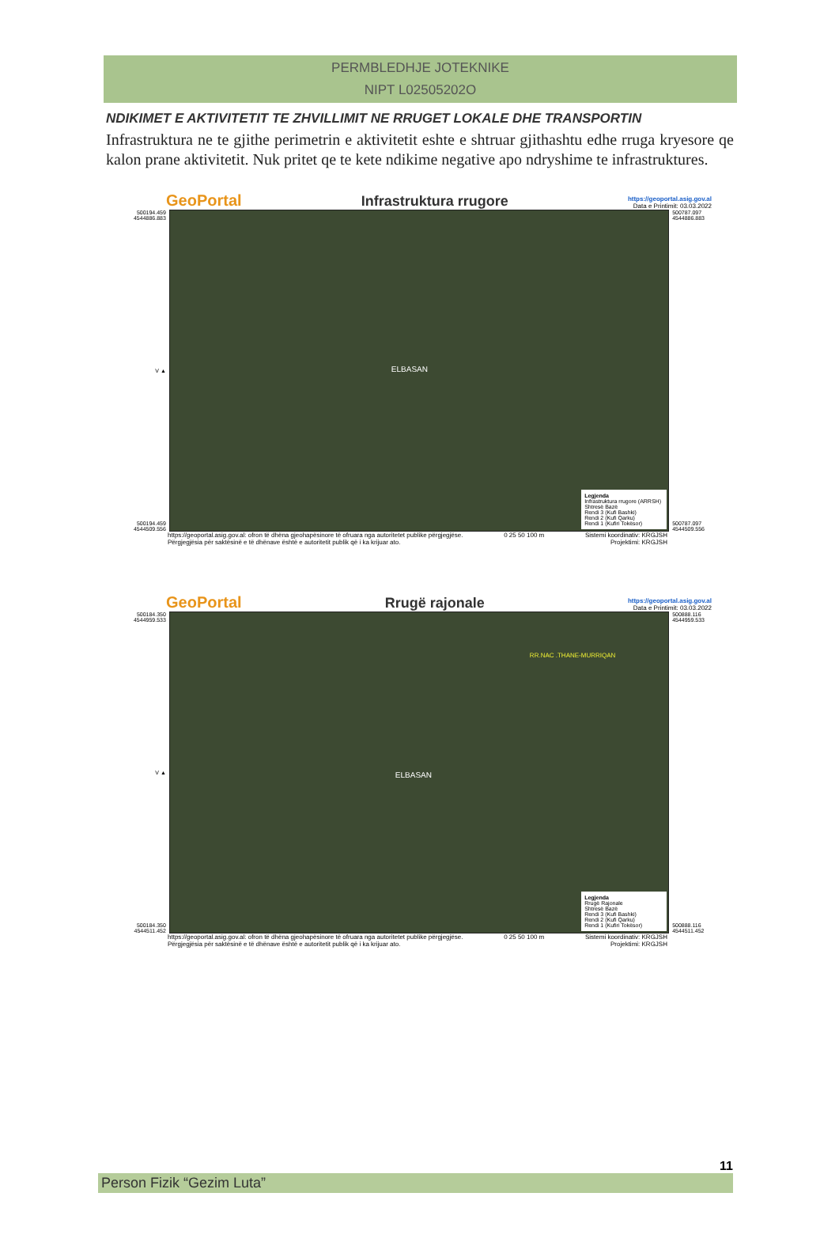PERMBLEDHJE JOTEKNIKE
NIPT L02505202O
NDIKIMET E AKTIVITETIT TE ZHVILLIMIT NE RRUGET LOKALE DHE TRANSPORTIN
Infrastruktura ne te gjithe perimetrin e aktivitetit eshte e shtruar gjithashtu edhe rruga kryesore qe kalon prane aktivitetit. Nuk pritet qe te kete ndikime negative apo ndryshime te infrastruktures.
GeoPortal Infrastruktura rrugore https://geoportal.asig.gov.al
Data e Printimit: 03.03.2022
500194.459
4544886.883
V ▲
500194.459
4544509.556
ELBASAN
Legjenda
Infrastruktura rrugore (ARRSH)
Shtresë Bazë
Rendi 3 (Kufi Bashki)
Rendi 2 (Kufi Qarku)
Rendi 1 (Kufiri Tokësor)
500787.097
4544886.883
500787.097
4544509.556
https://geoportal.asig.gov.al: ofron të dhëna gjeohapësinore të ofruara nga autoritetet publike përgjegjëse.
Përgjegjësia për saktësinë e të dhënave është e autoritetit publik që i ka krijuar ato. 0 25 50 100 m Sistemi koordinativ: KRGJSH
Projektimi: KRGJSH
GeoPortal Rrugë rajonale https://geoportal.asig.gov.al
Data e Printimit: 03.03.2022
500184.350
4544959.533
V ▲
500184.350
4544511.452
RR.NAC .THANE-MURRIQAN
ELBASAN
Legjenda
Rrugë Rajonale
Shtresë Bazë
Rendi 3 (Kufi Bashki)
Rendi 2 (Kufi Qarku)
Rendi 1 (Kufiri Tokësor)
500888.116
4544959.533
500888.116
4544511.452
https://geoportal.asig.gov.al: ofron të dhëna gjeohapësinore të ofruara nga autoritetet publike përgjegjëse.
Përgjegjësia për saktësinë e të dhënave është e autoritetit publik që i ka krijuar ato. 0 25 50 100 m Sistemi koordinativ: KRGJSH
Projektimi: KRGJSH
11
Person Fizik “Gezim Luta”